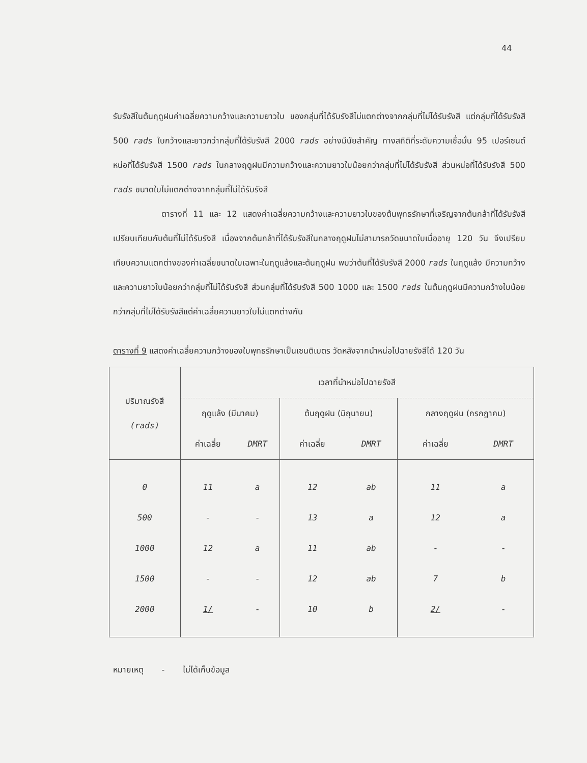44
รับรังสีในต้นฤดูฝนค่าเฉลี่ยความกว้างและความยาวใบ ของกลุ่มที่ได้รับรังสีไม่แตกต่างจากกลุ่มที่ไม่ได้รับรังสี แต่กลุ่มที่ได้รับรังสี 500 rads ใบกว้างและยาวกว่ากลุ่มที่ได้รับรังสี 2000 rads อย่างมีนัยสำคัญ ทางสถิติที่ระดับความเชื่อมั่น 95 เปอร์เซนต์ หน่อที่ได้รับรังสี 1500 rads ในกลางฤดูฝนมีความกว้างและความยาวใบน้อยกว่ากลุ่มที่ไม่ได้รับรังสี ส่วนหน่อที่ได้รับรังสี 500 rads ขนาดใบไม่แตกต่างจากกลุ่มที่ไม่ได้รับรังสี
ตารางที่ 11 และ 12 แสดงค่าเฉลี่ยความกว้างและความยาวใบของต้นพุทธรักษาที่เจริญจากต้นกล้าที่ได้รับรังสีเปรียบเทียบกับต้นที่ไม่ได้รับรังสี เนื่องจากต้นกล้าที่ได้รับรังสีในกลางฤดูฝนไม่สามารถวัดขนาดใบเมื่ออายุ 120 วัน จึงเปรียบเทียบความแตกต่างของค่าเฉลี่ยขนาดใบเฉพาะในฤดูแล้งและต้นฤดูฝน พบว่าต้นที่ได้รับรังสี 2000 rads ในฤดูแล้ง มีความกว้างและความยาวใบน้อยกว่ากลุ่มที่ไม่ได้รับรังสี ส่วนกลุ่มที่ได้รับรังสี 500 1000 และ 1500 rads ในต้นฤดูฝนมีความกว้างใบน้อยกว่ากลุ่มที่ไม่ได้รับรังสีแต่ค่าเฉลี่ยความยาวใบไม่แตกต่างกัน
ตารางที่ 9 แสดงค่าเฉลี่ยความกว้างของใบพุทธรักษาเป็นเซนติเมตร วัดหลังจากนำหน่อไปฉายรังสีได้ 120 วัน
| ปริมาณรังสี (rads) | เวลาที่นำหน่อไปฉายรังสี | | | | | |
| --- | --- | --- | --- | --- | --- | --- |
| | ฤดูแล้ง (มีนาคม) | | ต้นฤดูฝน (มิถุนายน) | | กลางฤดูฝน (กรกฎาคม) | |
| | ค่าเฉลี่ย | DMRT | ค่าเฉลี่ย | DMRT | ค่าเฉลี่ย | DMRT |
| 0 | 11 | a | 12 | ab | 11 | a |
| 500 | - | - | 13 | a | 12 | a |
| 1000 | 12 | a | 11 | ab | - | - |
| 1500 | - | - | 12 | ab | 7 | b |
| 2000 | 1/ | - | 10 | b | 2/ | - |
หมายเหตุ - ไม่ได้เก็บข้อมูล